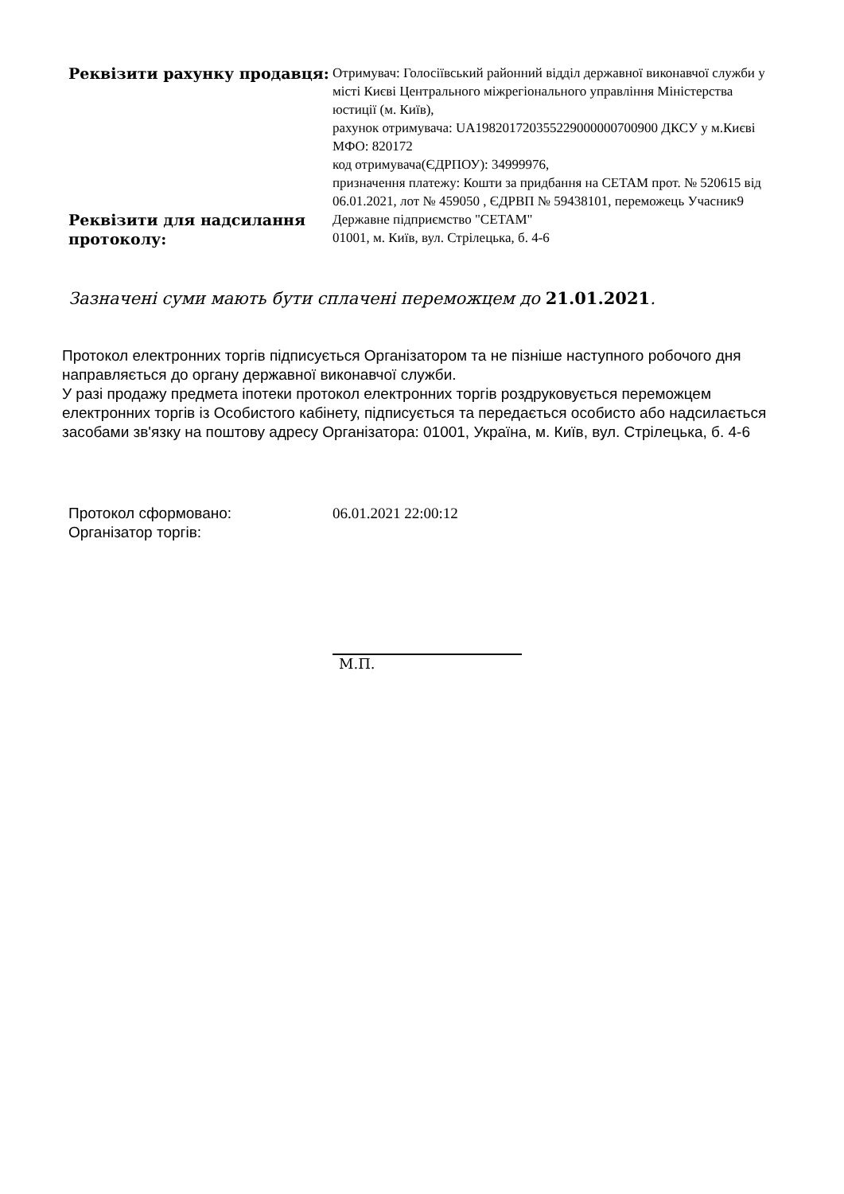| Реквізити рахунку продавця: | Отримувач: Голосіївський районний відділ державної виконавчої служби у місті Києві Центрального міжрегіонального управління Міністерства юстиції (м. Київ), рахунок отримувача: UA198201720355229000000700900 ДКСУ у м.Києві МФО: 820172 код отримувача(ЄДРПОУ): 34999976, призначення платежу: Кошти за придбання на СЕТАМ прот. № 520615 від 06.01.2021, лот № 459050 , ЄДРВП № 59438101, переможець Учасник9 |
| Реквізити для надсилання протоколу: | Державне підприємство "СЕТАМ" 01001, м. Київ, вул. Стрілецька, б. 4-6 |
Зазначені суми мають бути сплачені переможцем до 21.01.2021.
Протокол електронних торгів підписується Організатором та не пізніше наступного робочого дня направляється до органу державної виконавчої служби.
У разі продажу предмета іпотеки протокол електронних торгів роздруковується переможцем електронних торгів із Особистого кабінету, підписується та передається особисто або надсилається засобами зв'язку на поштову адресу Організатора: 01001, Україна, м. Київ, вул. Стрілецька, б. 4-6
| Протокол сформовано: Організатор торгів: | 06.01.2021 22:00:12 |
М.П.